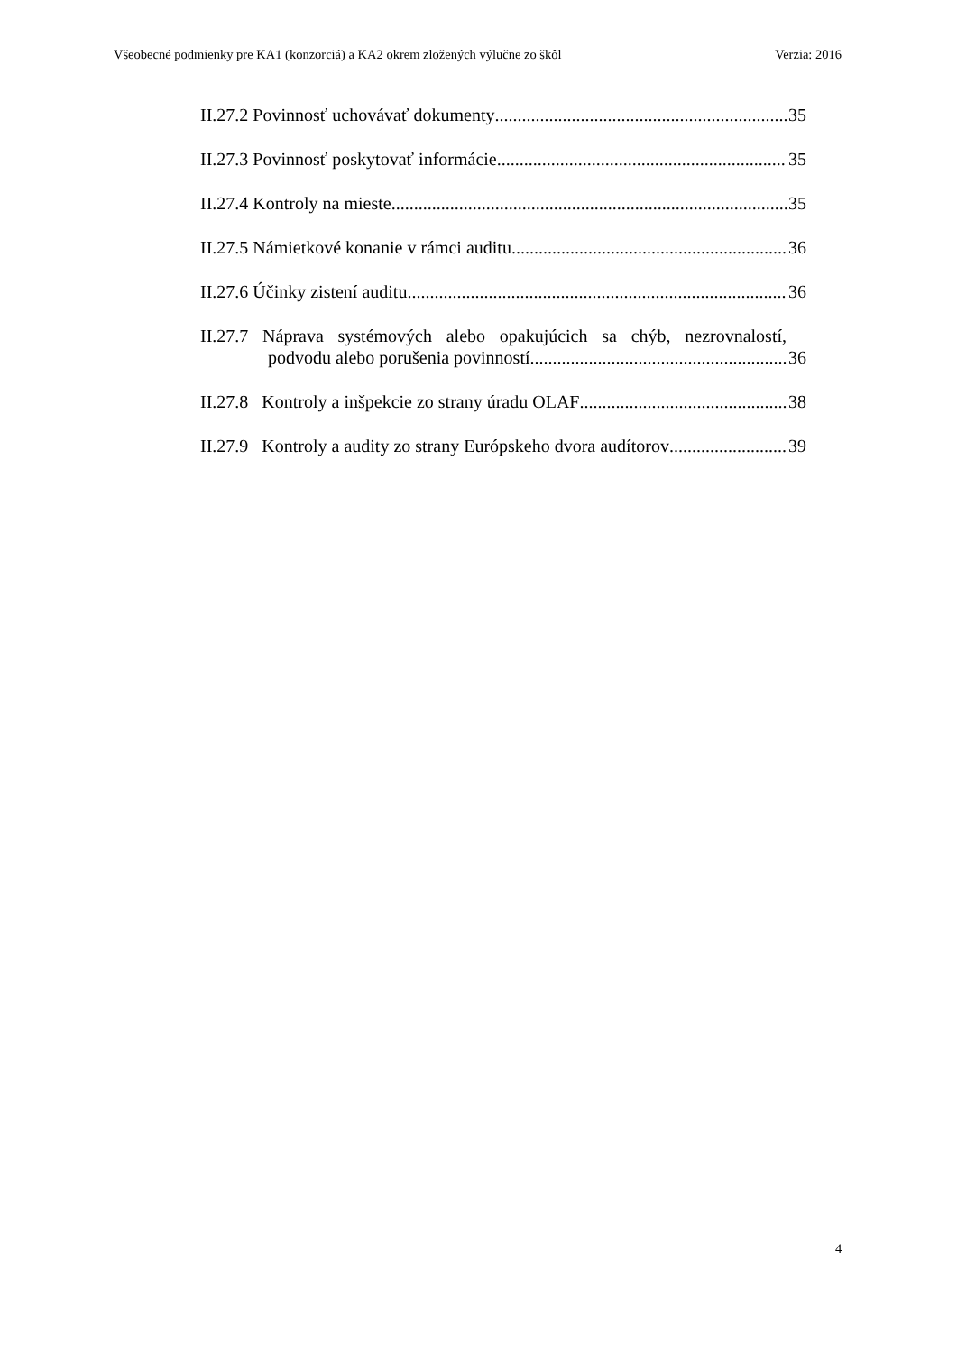Všeobecné podmienky pre KA1 (konzorciá) a KA2 okrem zložených výlučne zo škôl Verzia: 2016
II.27.2 Povinnosť uchovávať dokumenty 35
II.27.3 Povinnosť poskytovať informácie 35
II.27.4 Kontroly na mieste 35
II.27.5 Námietkové konanie v rámci auditu 36
II.27.6 Účinky zistení auditu 36
II.27.7 Náprava systémových alebo opakujúcich sa chýb, nezrovnalostí,
podvodu alebo porušenia povinností 36
II.27.8 Kontroly a inšpekcie zo strany úradu OLAF 38
II.27.9 Kontroly a audity zo strany Európskeho dvora audítorov 39
4